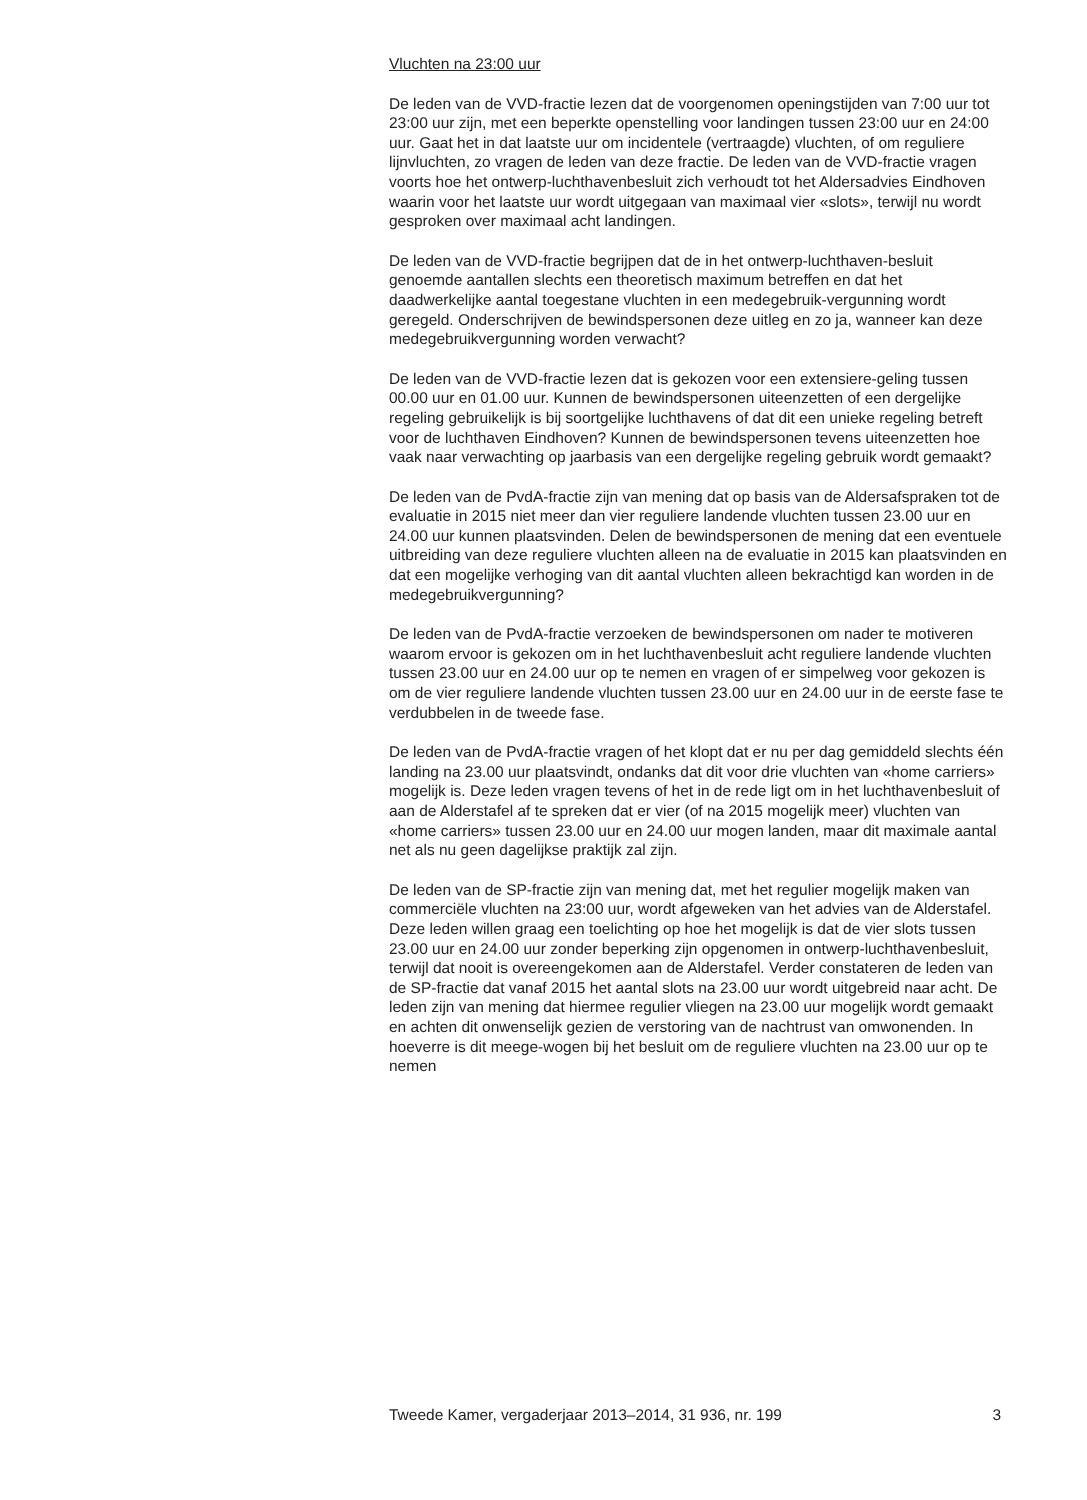Vluchten na 23:00 uur
De leden van de VVD-fractie lezen dat de voorgenomen openingstijden van 7:00 uur tot 23:00 uur zijn, met een beperkte openstelling voor landingen tussen 23:00 uur en 24:00 uur. Gaat het in dat laatste uur om incidentele (vertraagde) vluchten, of om reguliere lijnvluchten, zo vragen de leden van deze fractie. De leden van de VVD-fractie vragen voorts hoe het ontwerp-luchthavenbesluit zich verhoudt tot het Aldersadvies Eindhoven waarin voor het laatste uur wordt uitgegaan van maximaal vier «slots», terwijl nu wordt gesproken over maximaal acht landingen.
De leden van de VVD-fractie begrijpen dat de in het ontwerp-luchthaven-besluit genoemde aantallen slechts een theoretisch maximum betreffen en dat het daadwerkelijke aantal toegestane vluchten in een medegebruik-vergunning wordt geregeld. Onderschrijven de bewindspersonen deze uitleg en zo ja, wanneer kan deze medegebruikvergunning worden verwacht?
De leden van de VVD-fractie lezen dat is gekozen voor een extensiere-geling tussen 00.00 uur en 01.00 uur. Kunnen de bewindspersonen uiteenzetten of een dergelijke regeling gebruikelijk is bij soortgelijke luchthavens of dat dit een unieke regeling betreft voor de luchthaven Eindhoven? Kunnen de bewindspersonen tevens uiteenzetten hoe vaak naar verwachting op jaarbasis van een dergelijke regeling gebruik wordt gemaakt?
De leden van de PvdA-fractie zijn van mening dat op basis van de Aldersafspraken tot de evaluatie in 2015 niet meer dan vier reguliere landende vluchten tussen 23.00 uur en 24.00 uur kunnen plaatsvinden. Delen de bewindspersonen de mening dat een eventuele uitbreiding van deze reguliere vluchten alleen na de evaluatie in 2015 kan plaatsvinden en dat een mogelijke verhoging van dit aantal vluchten alleen bekrachtigd kan worden in de medegebruikvergunning?
De leden van de PvdA-fractie verzoeken de bewindspersonen om nader te motiveren waarom ervoor is gekozen om in het luchthavenbesluit acht reguliere landende vluchten tussen 23.00 uur en 24.00 uur op te nemen en vragen of er simpelweg voor gekozen is om de vier reguliere landende vluchten tussen 23.00 uur en 24.00 uur in de eerste fase te verdubbelen in de tweede fase.
De leden van de PvdA-fractie vragen of het klopt dat er nu per dag gemiddeld slechts één landing na 23.00 uur plaatsvindt, ondanks dat dit voor drie vluchten van «home carriers» mogelijk is. Deze leden vragen tevens of het in de rede ligt om in het luchthavenbesluit of aan de Alderstafel af te spreken dat er vier (of na 2015 mogelijk meer) vluchten van «home carriers» tussen 23.00 uur en 24.00 uur mogen landen, maar dit maximale aantal net als nu geen dagelijkse praktijk zal zijn.
De leden van de SP-fractie zijn van mening dat, met het regulier mogelijk maken van commerciële vluchten na 23:00 uur, wordt afgeweken van het advies van de Alderstafel. Deze leden willen graag een toelichting op hoe het mogelijk is dat de vier slots tussen 23.00 uur en 24.00 uur zonder beperking zijn opgenomen in ontwerp-luchthavenbesluit, terwijl dat nooit is overeengekomen aan de Alderstafel. Verder constateren de leden van de SP-fractie dat vanaf 2015 het aantal slots na 23.00 uur wordt uitgebreid naar acht. De leden zijn van mening dat hiermee regulier vliegen na 23.00 uur mogelijk wordt gemaakt en achten dit onwenselijk gezien de verstoring van de nachtrust van omwonenden. In hoeverre is dit meege-wogen bij het besluit om de reguliere vluchten na 23.00 uur op te nemen
Tweede Kamer, vergaderjaar 2013–2014, 31 936, nr. 199 3